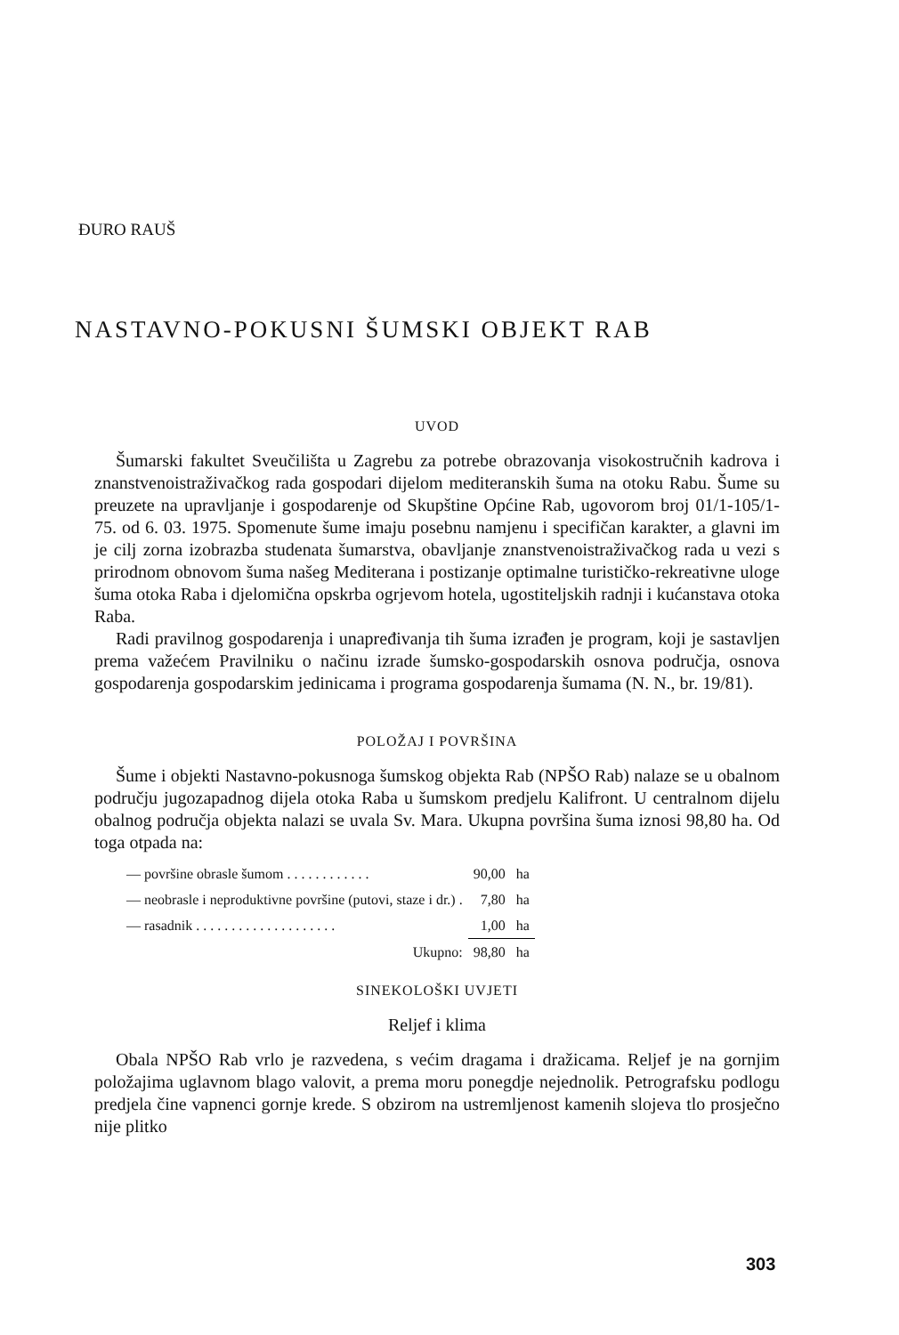ĐURO RAUŠ
NASTAVNO-POKUSNI ŠUMSKI OBJEKT RAB
UVOD
Šumarski fakultet Sveučilišta u Zagrebu za potrebe obrazovanja visokostručnih kadrova i znanstvenoistraživačkog rada gospodari dijelom mediteranskih šuma na otoku Rabu. Šume su preuzete na upravljanje i gospodarenje od Skupštine Općine Rab, ugovorom broj 01/1-105/1-75. od 6. 03. 1975. Spomenute šume imaju posebnu namjenu i specifičan karakter, a glavni im je cilj zorna izobrazba studenata šumarstva, obavljanje znanstvenoistraživačkog rada u vezi s prirodnom obnovom šuma našeg Mediterana i postizanje optimalne turističko-rekreativne uloge šuma otoka Raba i djelomična opskrba ogrjevom hotela, ugostiteljskih radnji i kućanstava otoka Raba.
Radi pravilnog gospodarenja i unapređivanja tih šuma izrađen je program, koji je sastavljen prema važećem Pravilniku o načinu izrade šumsko-gospodarskih osnova područja, osnova gospodarenja gospodarskim jedinicama i programa gospodarenja šumama (N. N., br. 19/81).
POLOŽAJ I POVRŠINA
Šume i objekti Nastavno-pokusnoga šumskog objekta Rab (NPŠO Rab) nalaze se u obalnom području jugozapadnog dijela otoka Raba u šumskom predjelu Kalifront. U centralnom dijelu obalnog područja objekta nalazi se uvala Sv. Mara. Ukupna površina šuma iznosi 98,80 ha. Od toga otpada na:
| — površine obrasle šumom . . . . . . . . . . . . | 90,00 | ha |
| — neobrasle i neproduktivne površine (putovi, staze i dr.) . | 7,80 | ha |
| — rasadnik . . . . . . . . . . . . . . . . . . . . | 1,00 | ha |
| Ukupno: | 98,80 | ha |
SINEKOLOŠKI UVJETI
Reljef i klima
Obala NPŠO Rab vrlo je razvedena, s većim dragama i dražicama. Reljef je na gornjim položajima uglavnom blago valovit, a prema moru ponegdje nejednolik. Petrografsku podlogu predjela čine vapnenci gornje krede. S obzirom na ustremljenost kamenih slojeva tlo prosječno nije plitko
303